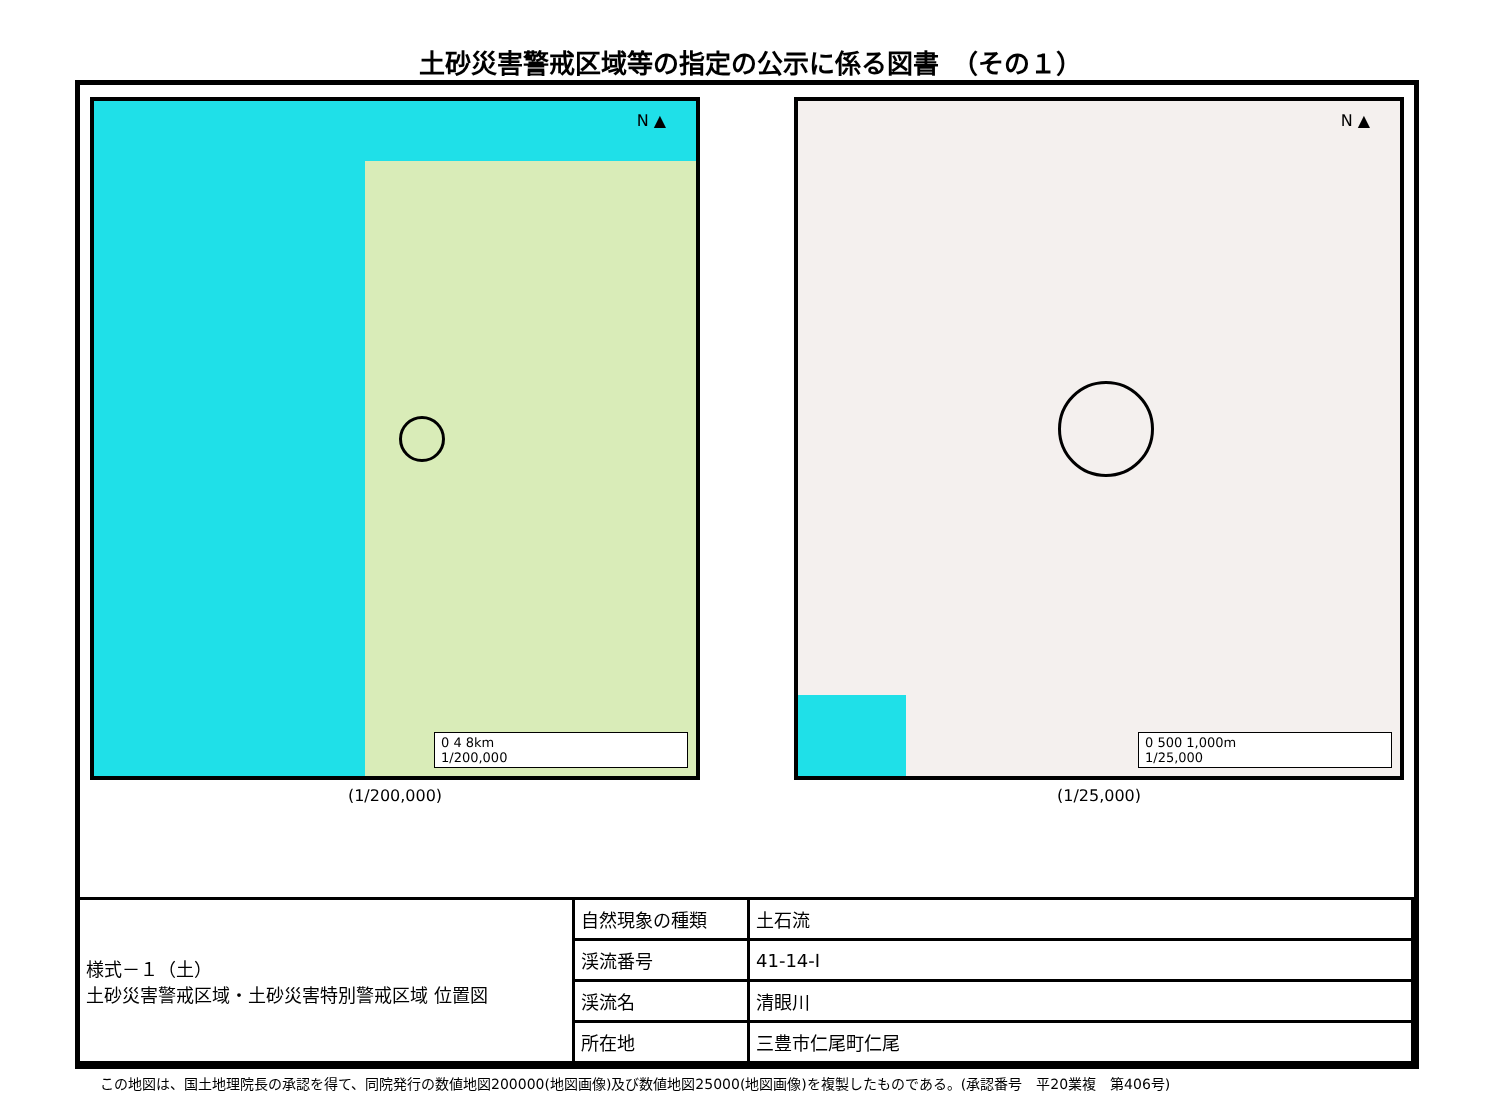土砂災害警戒区域等の指定の公示に係る図書　（その１）
N ▲
0 4 8km
1/200,000
(1/200,000)
N ▲
0 500 1,000m
1/25,000
(1/25,000)
| 様式－１（土） 土砂災害警戒区域・土砂災害特別警戒区域 位置図 | 自然現象の種類 | 土石流 |
| | 渓流番号 | 41-14-Ⅰ |
| | 渓流名 | 清眼川 |
| | 所在地 | 三豊市仁尾町仁尾 |
この地図は、国土地理院長の承認を得て、同院発行の数値地図200000(地図画像)及び数値地図25000(地図画像)を複製したものである。(承認番号　平20業複　第406号)